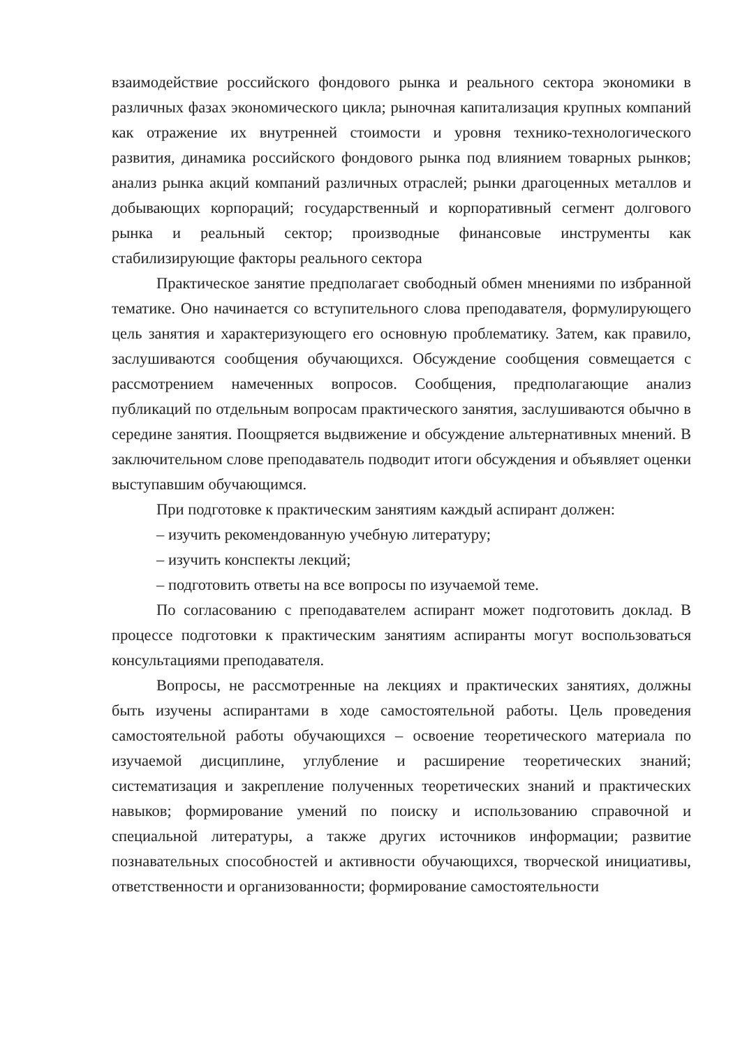взаимодействие российского фондового рынка и реального сектора экономики в различных фазах экономического цикла; рыночная капитализация крупных компаний как отражение их внутренней стоимости и уровня технико-технологического развития, динамика российского фондового рынка под влиянием товарных рынков; анализ рынка акций компаний различных отраслей; рынки драгоценных металлов и добывающих корпораций; государственный и корпоративный сегмент долгового рынка и реальный сектор; производные финансовые инструменты как стабилизирующие факторы реального сектора
Практическое занятие предполагает свободный обмен мнениями по избранной тематике. Оно начинается со вступительного слова преподавателя, формулирующего цель занятия и характеризующего его основную проблематику. Затем, как правило, заслушиваются сообщения обучающихся. Обсуждение сообщения совмещается с рассмотрением намеченных вопросов. Сообщения, предполагающие анализ публикаций по отдельным вопросам практического занятия, заслушиваются обычно в середине занятия. Поощряется выдвижение и обсуждение альтернативных мнений. В заключительном слове преподаватель подводит итоги обсуждения и объявляет оценки выступавшим обучающимся.
При подготовке к практическим занятиям каждый аспирант должен:
– изучить рекомендованную учебную литературу;
– изучить конспекты лекций;
– подготовить ответы на все вопросы по изучаемой теме.
По согласованию с преподавателем аспирант может подготовить доклад. В процессе подготовки к практическим занятиям аспиранты могут воспользоваться консультациями преподавателя.
Вопросы, не рассмотренные на лекциях и практических занятиях, должны быть изучены аспирантами в ходе самостоятельной работы. Цель проведения самостоятельной работы обучающихся – освоение теоретического материала по изучаемой дисциплине, углубление и расширение теоретических знаний; систематизация и закрепление полученных теоретических знаний и практических навыков; формирование умений по поиску и использованию справочной и специальной литературы, а также других источников информации; развитие познавательных способностей и активности обучающихся, творческой инициативы, ответственности и организованности; формирование самостоятельности